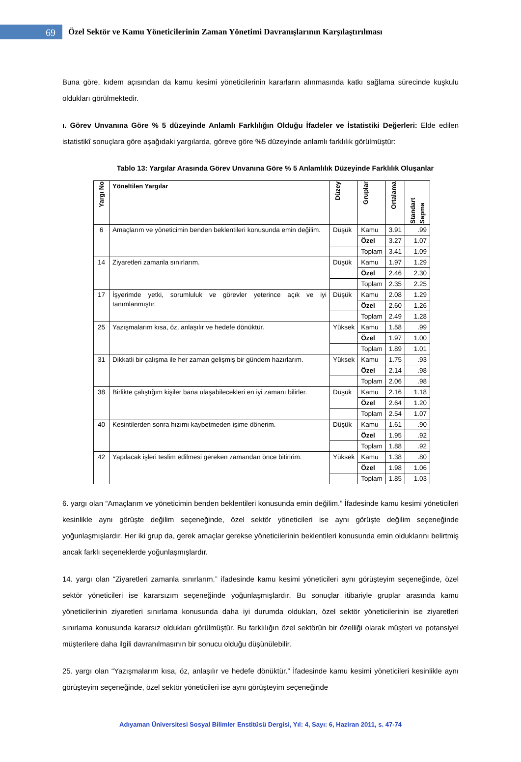69
Özel Sektör ve Kamu Yöneticilerinin Zaman Yönetimi Davranışlarının Karşılaştırılması
Buna göre, kıdem açısından da kamu kesimi yöneticilerinin kararların alınmasında katkı sağlama sürecinde kuşkulu oldukları görülmektedir.
ı. Görev Unvanına Göre % 5 düzeyinde Anlamlı Farklılığın Olduğu İfadeler ve İstatistiki Değerleri: Elde edilen istatistikî sonuçlara göre aşağıdaki yargılarda, göreve göre %5 düzeyinde anlamlı farklılık görülmüştür:
Tablo 13: Yargılar Arasında Görev Unvanına Göre % 5 Anlamlılık Düzeyinde Farklılık Oluşanlar
| Yargı No | Yöneltilen Yargılar | Düzey | Gruplar | Ortalama | Standart Sapma |
| --- | --- | --- | --- | --- | --- |
| 6 | Amaçlarım ve yöneticimin benden beklentileri konusunda emin değilim. | Düşük | Kamu | 3.91 | .99 |
| | | | Özel | 3.27 | 1.07 |
| | | | Toplam | 3.41 | 1.09 |
| 14 | Ziyaretleri zamanla sınırlarım. | Düşük | Kamu | 1.97 | 1.29 |
| | | | Özel | 2.46 | 2.30 |
| | | | Toplam | 2.35 | 2.25 |
| 17 | İşyerimde yetki, sorumluluk ve görevler yeterince açık ve iyi tanımlanmıştır. | Düşük | Kamu | 2.08 | 1.29 |
| | | | Özel | 2.60 | 1.26 |
| | | | Toplam | 2.49 | 1.28 |
| 25 | Yazışmalarım kısa, öz, anlaşılır ve hedefe dönüktür. | Yüksek | Kamu | 1.58 | .99 |
| | | | Özel | 1.97 | 1.00 |
| | | | Toplam | 1.89 | 1.01 |
| 31 | Dikkatli bir çalışma ile her zaman gelişmiş bir gündem hazırlarım. | Yüksek | Kamu | 1.75 | .93 |
| | | | Özel | 2.14 | .98 |
| | | | Toplam | 2.06 | .98 |
| 38 | Birlikte çalıştığım kişiler bana ulaşabilecekleri en iyi zamanı bilirler. | Düşük | Kamu | 2.16 | 1.18 |
| | | | Özel | 2.64 | 1.20 |
| | | | Toplam | 2.54 | 1.07 |
| 40 | Kesintilerden sonra hızımı kaybetmeden işime dönerim. | Düşük | Kamu | 1.61 | .90 |
| | | | Özel | 1.95 | .92 |
| | | | Toplam | 1.88 | .92 |
| 42 | Yapılacak işleri teslim edilmesi gereken zamandan önce bitiririm. | Yüksek | Kamu | 1.38 | .80 |
| | | | Özel | 1.98 | 1.06 |
| | | | Toplam | 1.85 | 1.03 |
6. yargı olan “Amaçlarım ve yöneticimin benden beklentileri konusunda emin değilim.” İfadesinde kamu kesimi yöneticileri kesinlikle aynı görüşte değilim seçeneğinde, özel sektör yöneticileri ise aynı görüşte değilim seçeneğinde yoğunlaşmışlardır. Her iki grup da, gerek amaçlar gerekse yöneticilerinin beklentileri konusunda emin olduklarını belirtmiş ancak farklı seçeneklerde yoğunlaşmışlardır.
14. yargı olan “Ziyaretleri zamanla sınırlarım.” ifadesinde kamu kesimi yöneticileri aynı görüşteyim seçeneğinde, özel sektör yöneticileri ise kararsızım seçeneğinde yoğunlaşmışlardır. Bu sonuçlar itibariyle gruplar arasında kamu yöneticilerinin ziyaretleri sınırlama konusunda daha iyi durumda oldukları, özel sektör yöneticilerinin ise ziyaretleri sınırlama konusunda kararsız oldukları görülmüştür. Bu farklılığın özel sektörün bir özelliği olarak müşteri ve potansiyel müşterilere daha ilgili davranılmasının bir sonucu olduğu düşünülebilir.
25. yargı olan “Yazışmalarım kısa, öz, anlaşılır ve hedefe dönüktür.” İfadesinde kamu kesimi yöneticileri kesinlikle aynı görüşteyim seçeneğinde, özel sektör yöneticileri ise aynı görüşteyim seçeneğinde
Adıyaman Üniversitesi Sosyal Bilimler Enstitüsü Dergisi, Yıl: 4, Sayı: 6, Haziran 2011, s. 47-74